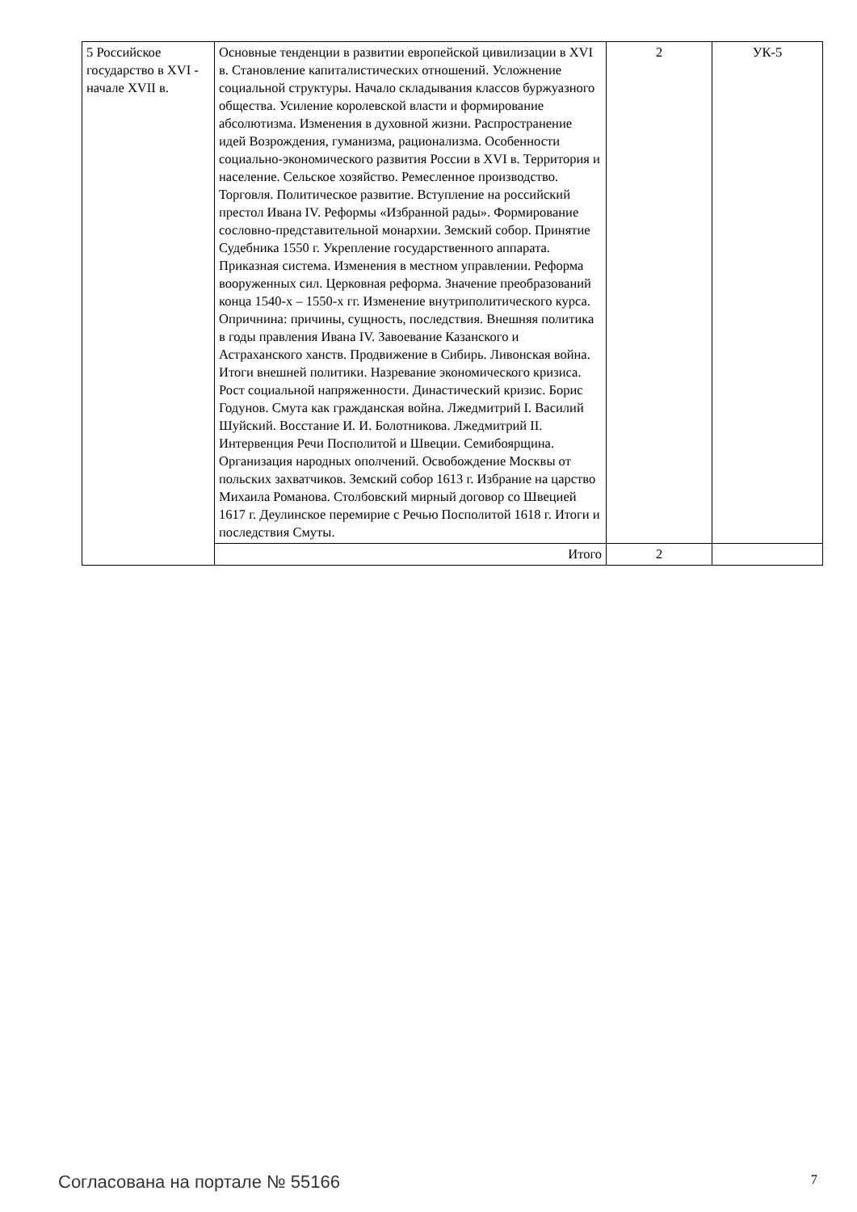| 5 Российское государство в XVI - начале XVII в. | Основные тенденции в развитии европейской цивилизации в XVI в. Становление капиталистических отношений. Усложнение социальной структуры. Начало складывания классов буржуазного общества. Усиление королевской власти и формирование абсолютизма. Изменения в духовной жизни. Распространение идей Возрождения, гуманизма, рационализма. Особенности социально-экономического развития России в XVI в. Территория и население. Сельское хозяйство. Ремесленное производство. Торговля. Политическое развитие. Вступление на российский престол Ивана IV. Реформы «Избранной рады». Формирование сословно-представительной монархии. Земский собор. Принятие Судебника 1550 г. Укрепление государственного аппарата. Приказная система. Изменения в местном управлении. Реформа вооруженных сил. Церковная реформа. Значение преобразований конца 1540-х – 1550-х гг. Изменение внутриполитического курса. Опричнина: причины, сущность, последствия. Внешняя политика в годы правления Ивана IV. Завоевание Казанского и Астраханского ханств. Продвижение в Сибирь. Ливонская война. Итоги внешней политики. Назревание экономического кризиса. Рост социальной напряженности. Династический кризис. Борис Годунов. Смута как гражданская война. Лжедмитрий I. Василий Шуйский. Восстание И. И. Болотникова. Лжедмитрий II. Интервенция Речи Посполитой и Швеции. Семибоярщина. Организация народных ополчений. Освобождение Москвы от польских захватчиков. Земский собор 1613 г. Избрание на царство Михаила Романова. Столбовский мирный договор со Швецией 1617 г. Деулинское перемирие с Речью Посполитой 1618 г. Итоги и последствия Смуты. | 2 | УК-5 |
| | Итого | 2 | |
Согласована на портале № 55166 7